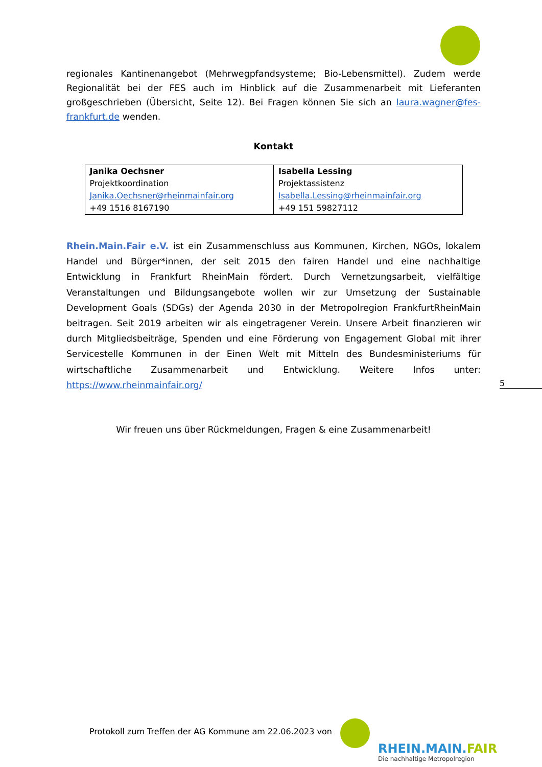regionales Kantinenangebot (Mehrwegpfandsysteme; Bio-Lebensmittel). Zudem werde Regionalität bei der FES auch im Hinblick auf die Zusammenarbeit mit Lieferanten großgeschrieben (Übersicht, Seite 12). Bei Fragen können Sie sich an laura.wagner@fes-frankfurt.de wenden.
Kontakt
| Janika Oechsner Projektkoordination Janika.Oechsner@rheinmainfair.org +49 1516 8167190 | Isabella Lessing Projektassistenz Isabella.Lessing@rheinmainfair.org +49 151 59827112 |
Rhein.Main.Fair e.V. ist ein Zusammenschluss aus Kommunen, Kirchen, NGOs, lokalem Handel und Bürger*innen, der seit 2015 den fairen Handel und eine nachhaltige Entwicklung in Frankfurt RheinMain fördert. Durch Vernetzungsarbeit, vielfältige Veranstaltungen und Bildungsangebote wollen wir zur Umsetzung der Sustainable Development Goals (SDGs) der Agenda 2030 in der Metropolregion FrankfurtRheinMain beitragen. Seit 2019 arbeiten wir als eingetragener Verein. Unsere Arbeit finanzieren wir durch Mitgliedsbeiträge, Spenden und eine Förderung von Engagement Global mit ihrer Servicestelle Kommunen in der Einen Welt mit Mitteln des Bundesministeriums für wirtschaftliche Zusammenarbeit und Entwicklung. Weitere Infos unter: https://www.rheinmainfair.org/
Wir freuen uns über Rückmeldungen, Fragen & eine Zusammenarbeit!
5
Protokoll zum Treffen der AG Kommune am 22.06.2023 von
RHEIN.MAIN.FAIR
Die nachhaltige Metropolregion